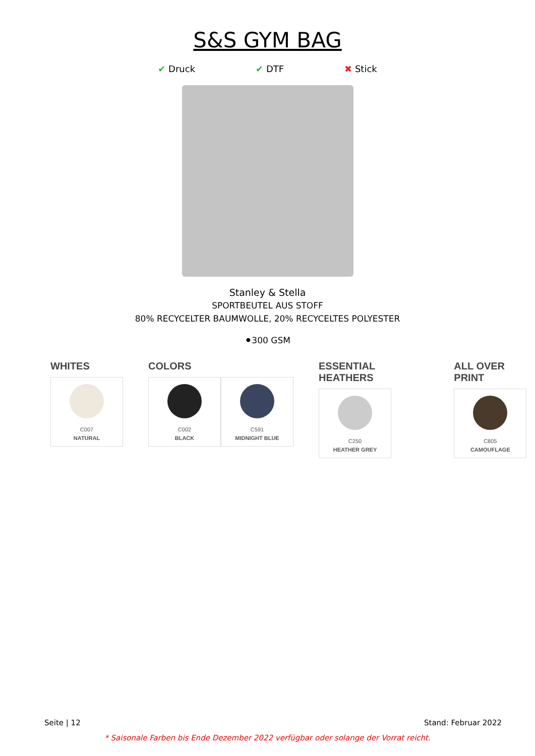S&S GYM BAG
✔ Druck ✔ DTF ✖ Stick
Stanley & Stella
SPORTBEUTEL AUS STOFF
80% RECYCELTER BAUMWOLLE, 20% RECYCELTES POLYESTER
⚫300 GSM
WHITES
C007
NATURAL
COLORS
C002
BLACK
C591
MIDNIGHT BLUE
ESSENTIAL HEATHERS
C250
HEATHER GREY
ALL OVER PRINT
C805
CAMOUFLAGE
Seite | 12 Stand: Februar 2022
* Saisonale Farben bis Ende Dezember 2022 verfügbar oder solange der Vorrat reicht.